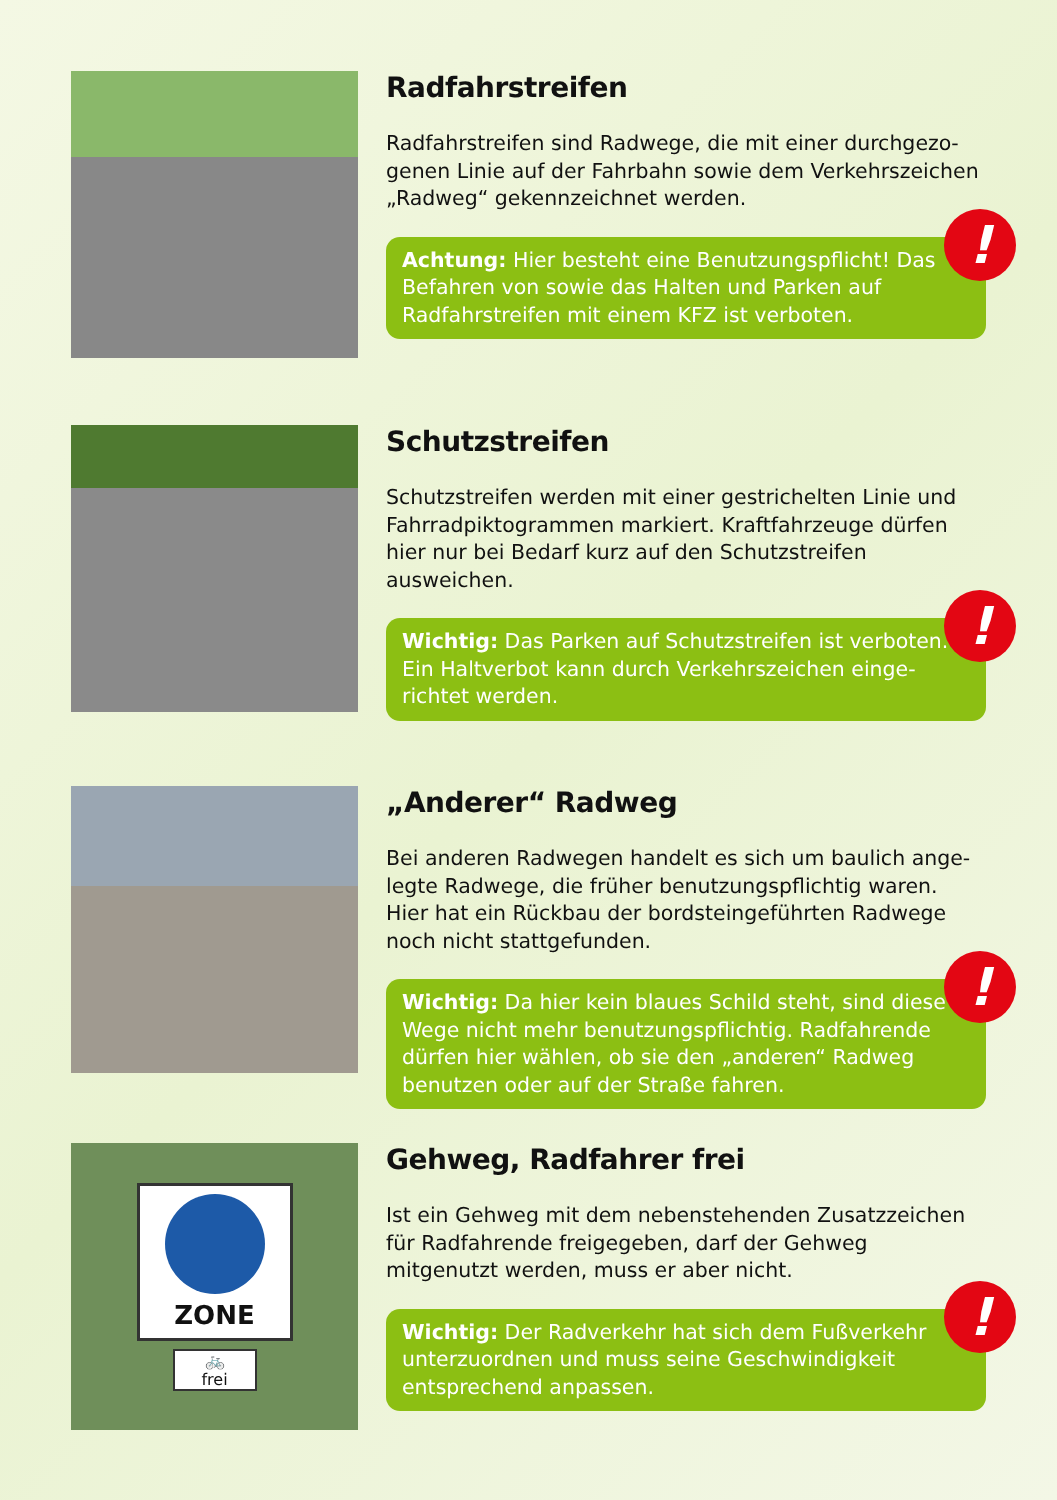Radfahrstreifen
Radfahrstreifen sind Radwege, die mit einer durchgezo­genen Linie auf der Fahrbahn sowie dem Verkehrszeichen „Radweg“ gekennzeichnet werden.
Achtung: Hier besteht eine Benutzungspflicht! Das Befahren von sowie das Halten und Parken auf Radfahrstreifen mit einem KFZ ist verboten.
!
Schutzstreifen
Schutzstreifen werden mit einer gestrichelten Linie und Fahrradpiktogrammen markiert. Kraftfahrzeuge dürfen hier nur bei Bedarf kurz auf den Schutzstreifen ausweichen.
Wichtig: Das Parken auf Schutzstreifen ist verboten. Ein Haltverbot kann durch Verkehrszeichen einge­richtet werden.
!
„Anderer“ Radweg
Bei anderen Radwegen handelt es sich um baulich ange­legte Radwege, die früher benutzungspflichtig waren. Hier hat ein Rückbau der bordsteingeführten Radwege noch nicht stattgefunden.
Wichtig: Da hier kein blaues Schild steht, sind diese Wege nicht mehr benutzungspflichtig. Radfahrende dürfen hier wählen, ob sie den „anderen“ Radweg benutzen oder auf der Straße fahren.
!
ZONE
🚲
frei
Gehweg, Radfahrer frei
Ist ein Gehweg mit dem nebenstehenden Zusatzzeichen für Radfahrende freigegeben, darf der Gehweg mitgenutzt werden, muss er aber nicht.
Wichtig: Der Radverkehr hat sich dem Fußverkehr unterzuordnen und muss seine Geschwindigkeit entsprechend anpassen.
!